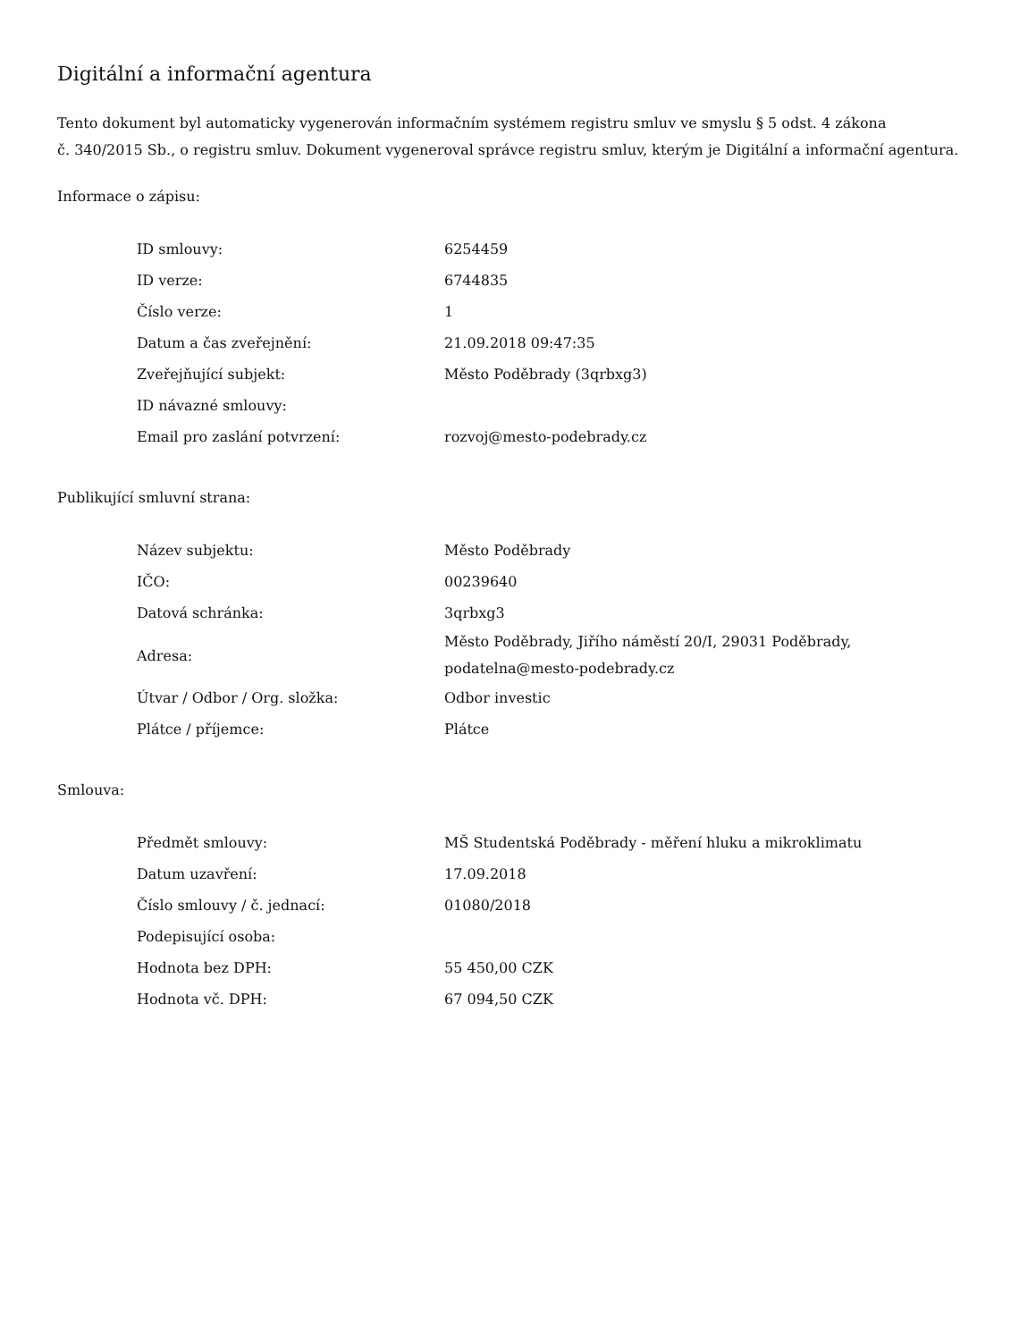Digitální a informační agentura
Tento dokument byl automaticky vygenerován informačním systémem registru smluv ve smyslu § 5 odst. 4 zákona
č. 340/2015 Sb., o registru smluv. Dokument vygeneroval správce registru smluv, kterým je Digitální a informační agentura.
Informace o zápisu:
| ID smlouvy: | 6254459 |
| ID verze: | 6744835 |
| Číslo verze: | 1 |
| Datum a čas zveřejnění: | 21.09.2018 09:47:35 |
| Zveřejňující subjekt: | Město Poděbrady (3qrbxg3) |
| ID návazné smlouvy: | |
| Email pro zaslání potvrzení: | rozvoj@mesto-podebrady.cz |
Publikující smluvní strana:
| Název subjektu: | Město Poděbrady |
| IČO: | 00239640 |
| Datová schránka: | 3qrbxg3 |
| Adresa: | Město Poděbrady, Jiřího náměstí 20/I, 29031 Poděbrady, podatelna@mesto-podebrady.cz |
| Útvar / Odbor / Org. složka: | Odbor investic |
| Plátce / příjemce: | Plátce |
Smlouva:
| Předmět smlouvy: | MŠ Studentská Poděbrady - měření hluku a mikroklimatu |
| Datum uzavření: | 17.09.2018 |
| Číslo smlouvy / č. jednací: | 01080/2018 |
| Podepisující osoba: | |
| Hodnota bez DPH: | 55 450,00 CZK |
| Hodnota vč. DPH: | 67 094,50 CZK |